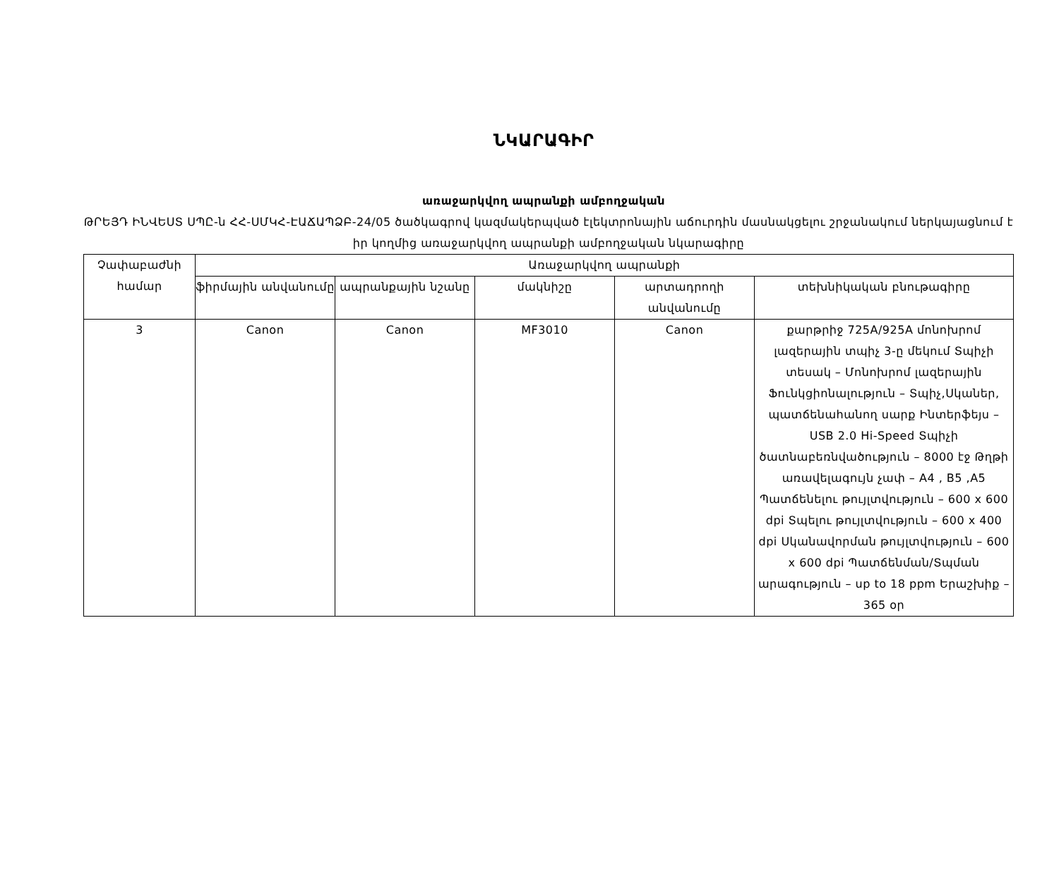ՆԿԱՐԱԳԻՐ
առաջարկվող ապրանքի ամբողջական
ԹՐԵՅԴ ԻՆՎԵՍՏ ՍՊԸ-ն ՀՀ-ՍՄԿՀ-ԷԱՃԱՊՁԲ-24/05 ծածկագրով կազմակերպված էլեկտրոնային աճուրդին մասնակցելու շրջանակում ներկայացնում է իր կողմից առաջարկվող ապրանքի ամբողջական նկարագիրը
| Չափաբաժնի համար | Առաջարկվող ապրանքի | | | | |
| --- | --- | --- | --- | --- | --- |
| | ֆիրմային անվանումը | ապրանքային նշանը | մակնիշը | արտադրողի անվանումը | տեխնիկական բնութագիրը |
| 3 | Canon | Canon | MF3010 | Canon | քարթրիջ 725A/925A մոնոխրոմ լազերային տպիչ 3-ը մեկում Տպիչի տեսակ – Մոնոխրոմ լազերային Ֆունկցիոնալություն – Տպիչ,Սկաներ, պատճենահանող սարք Ինտերֆեյս – USB 2.0 Hi-Speed Տպիչի ծատնաբեռնվածություն – 8000 էջ Թղթի առավելագույն չափ – A4 , B5 ,A5 Պատճենելու թույլտվություն – 600 x 600 dpi Տպելու թույլտվություն – 600 x 400 dpi Սկանավորման թույլտվություն – 600 x 600 dpi Պատճենման/Տպման արագություն – up to 18 ppm Երաշխիք – 365 օր |